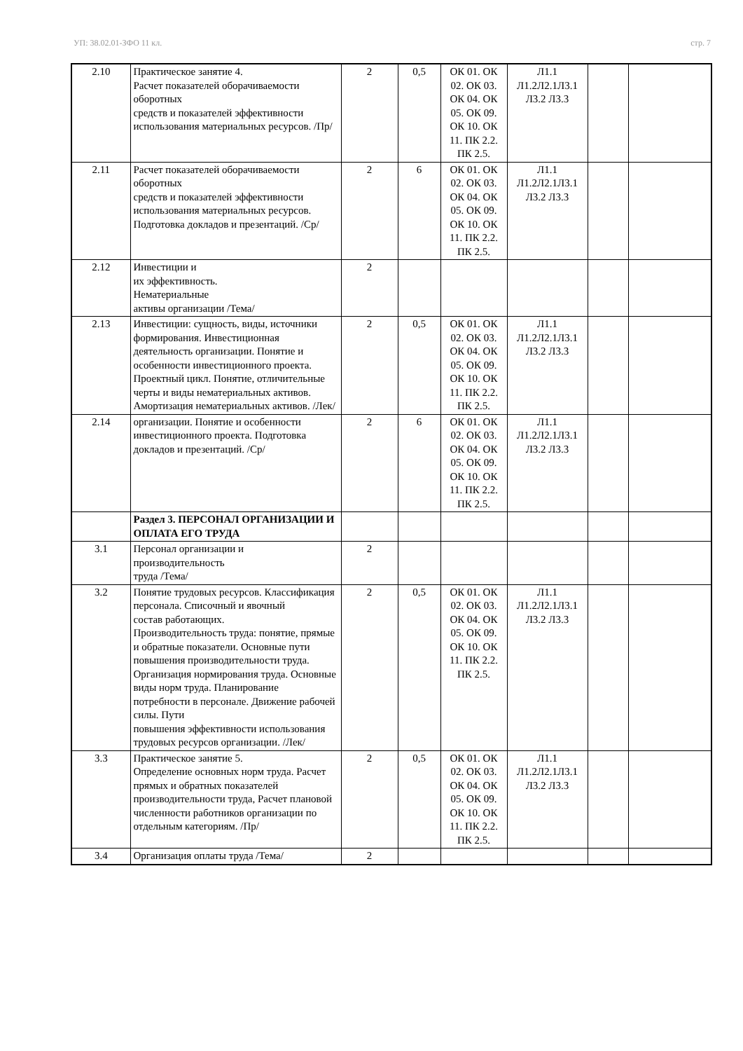УП: 38.02.01-ЗФО 11 кл. стр. 7
| 2.10 | Практическое занятие 4. Расчет показателей оборачиваемости оборотных средств и показателей эффективности использования материальных ресурсов. /Пр/ | 2 | 0,5 | ОК 01. ОК 02. ОК 03. ОК 04. ОК 05. ОК 09. ОК 10. ОК 11. ПК 2.2. ПК 2.5. | Л1.1 Л1.2Л2.1Л3.1 Л3.2 Л3.3 | | |
| 2.11 | Расчет показателей оборачиваемости оборотных средств и показателей эффективности использования материальных ресурсов. Подготовка докладов и презентаций. /Ср/ | 2 | 6 | ОК 01. ОК 02. ОК 03. ОК 04. ОК 05. ОК 09. ОК 10. ОК 11. ПК 2.2. ПК 2.5. | Л1.1 Л1.2Л2.1Л3.1 Л3.2 Л3.3 | | |
| 2.12 | Инвестиции и их эффективность. Нематериальные активы организации /Тема/ | 2 | | | | | |
| 2.13 | Инвестиции: сущность, виды, источники формирования. Инвестиционная деятельность организации. Понятие и особенности инвестиционного проекта. Проектный цикл. Понятие, отличительные черты и виды нематериальных активов. Амортизация нематериальных активов. /Лек/ | 2 | 0,5 | ОК 01. ОК 02. ОК 03. ОК 04. ОК 05. ОК 09. ОК 10. ОК 11. ПК 2.2. ПК 2.5. | Л1.1 Л1.2Л2.1Л3.1 Л3.2 Л3.3 | | |
| 2.14 | организации. Понятие и особенности инвестиционного проекта. Подготовка докладов и презентаций. /Ср/ | 2 | 6 | ОК 01. ОК 02. ОК 03. ОК 04. ОК 05. ОК 09. ОК 10. ОК 11. ПК 2.2. ПК 2.5. | Л1.1 Л1.2Л2.1Л3.1 Л3.2 Л3.3 | | |
| | Раздел 3. ПЕРСОНАЛ ОРГАНИЗАЦИИ И ОПЛАТА ЕГО ТРУДА | | | | | | |
| 3.1 | Персонал организации и производительность труда /Тема/ | 2 | | | | | |
| 3.2 | Понятие трудовых ресурсов. Классификация персонала. Списочный и явочный состав работающих. Производительность труда: понятие, прямые и обратные показатели. Основные пути повышения производительности труда. Организация нормирования труда. Основные виды норм труда. Планирование потребности в персонале. Движение рабочей силы. Пути повышения эффективности использования трудовых ресурсов организации. /Лек/ | 2 | 0,5 | ОК 01. ОК 02. ОК 03. ОК 04. ОК 05. ОК 09. ОК 10. ОК 11. ПК 2.2. ПК 2.5. | Л1.1 Л1.2Л2.1Л3.1 Л3.2 Л3.3 | | |
| 3.3 | Практическое занятие 5. Определение основных норм труда. Расчет прямых и обратных показателей производительности труда, Расчет плановой численности работников организации по отдельным категориям. /Пр/ | 2 | 0,5 | ОК 01. ОК 02. ОК 03. ОК 04. ОК 05. ОК 09. ОК 10. ОК 11. ПК 2.2. ПК 2.5. | Л1.1 Л1.2Л2.1Л3.1 Л3.2 Л3.3 | | |
| 3.4 | Организация оплаты труда /Тема/ | 2 | | | | | |